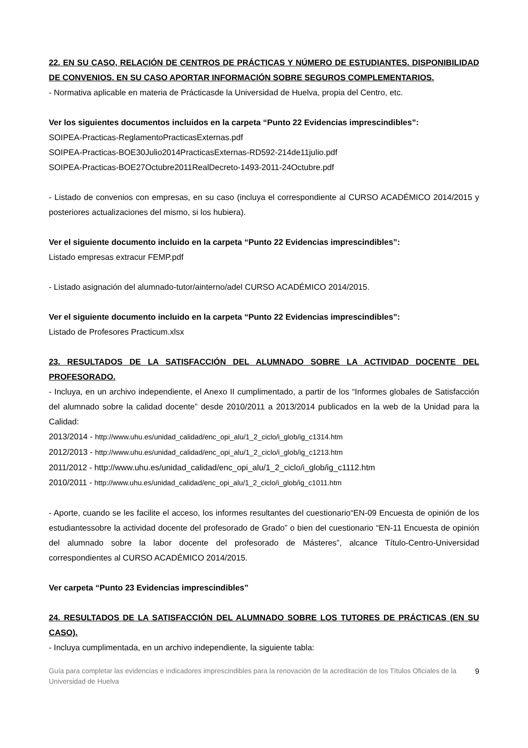22. EN SU CASO, RELACIÓN DE CENTROS DE PRÁCTICAS Y NÚMERO DE ESTUDIANTES. DISPONIBILIDAD DE CONVENIOS. EN SU CASO APORTAR INFORMACIÓN SOBRE SEGUROS COMPLEMENTARIOS.
- Normativa aplicable en materia de Prácticasde la Universidad de Huelva, propia del Centro, etc.
Ver los siguientes documentos incluidos en la carpeta “Punto 22 Evidencias imprescindibles”:
SOIPEA-Practicas-ReglamentoPracticasExternas.pdf
SOIPEA-Practicas-BOE30Julio2014PracticasExternas-RD592-214de11julio.pdf
SOIPEA-Practicas-BOE27Octubre2011RealDecreto-1493-2011-24Octubre.pdf
- Listado de convenios con empresas, en su caso (incluya el correspondiente al CURSO ACADÉMICO 2014/2015 y posteriores actualizaciones del mismo, si los hubiera).
Ver el siguiente documento incluido en la carpeta “Punto 22 Evidencias imprescindibles”:
Listado empresas extracur FEMP.pdf
- Listado asignación del alumnado-tutor/ainterno/adel CURSO ACADÉMICO 2014/2015.
Ver el siguiente documento incluido en la carpeta “Punto 22 Evidencias imprescindibles”:
Listado de Profesores Practicum.xlsx
23. RESULTADOS DE LA SATISFACCIÓN DEL ALUMNADO SOBRE LA ACTIVIDAD DOCENTE DEL PROFESORADO.
- Incluya, en un archivo independiente, el Anexo II cumplimentado, a partir de los “Informes globales de Satisfacción del alumnado sobre la calidad docente” desde 2010/2011 a 2013/2014 publicados en la web de la Unidad para la Calidad:
2013/2014 - http://www.uhu.es/unidad_calidad/enc_opi_alu/1_2_ciclo/i_glob/ig_c1314.htm
2012/2013 - http://www.uhu.es/unidad_calidad/enc_opi_alu/1_2_ciclo/i_glob/ig_c1213.htm
2011/2012 - http://www.uhu.es/unidad_calidad/enc_opi_alu/1_2_ciclo/i_glob/ig_c1112.htm
2010/2011 - http://www.uhu.es/unidad_calidad/enc_opi_alu/1_2_ciclo/i_glob/ig_c1011.htm
- Aporte, cuando se les facilite el acceso, los informes resultantes del cuestionario“EN-09 Encuesta de opinión de los estudiantessobre la actividad docente del profesorado de Grado” o bien del cuestionario “EN-11 Encuesta de opinión del alumnado sobre la labor docente del profesorado de Másteres”, alcance Título-Centro-Universidad correspondientes al CURSO ACADÉMICO 2014/2015.
Ver carpeta “Punto 23 Evidencias imprescindibles”
24. RESULTADOS DE LA SATISFACCIÓN DEL ALUMNADO SOBRE LOS TUTORES DE PRÁCTICAS (EN SU CASO).
- Incluya cumplimentada, en un archivo independiente, la siguiente tabla:
Guía para completar las evidencias e indicadores imprescindibles para la renovación de la acreditación de los Títulos Oficiales de la Universidad de Huelva 9